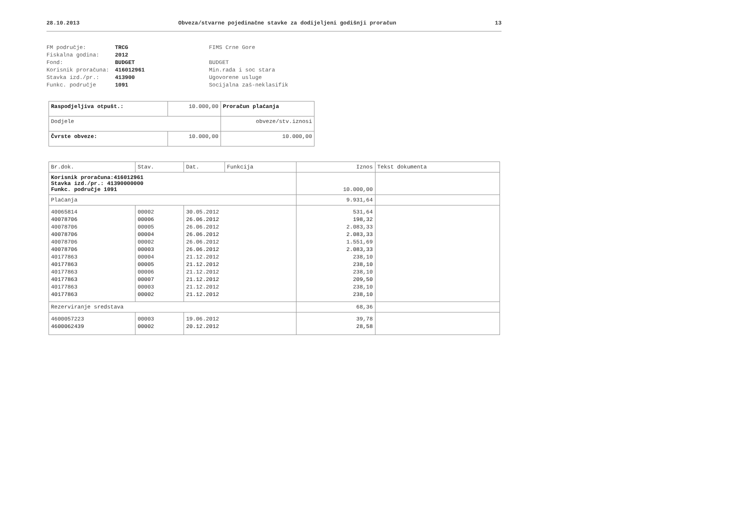28.10.2013 Obveza/stvarne pojedinačne stavke za dodijeljeni godišnji proračun 13
FM područje: TRCG FIMS Crne Gore Fiskalna godina: 2012 Fond: BUDGET BUDGET Korisnik proračuna: 416012961 Min.rada i soc stara Stavka izd./pr.: 413900 Ugovorene usluge Funkc. područje 1091 Socijalna zaš-neklasifik
| Raspodjeljiva otpušt.: | 10.000,00 | Proračun plaćanja |
| Dodjele | | obveze/stv.iznosi |
| Čvrste obveze: | 10.000,00 | 10.000,00 |
| Br.dok. | Stav. | Dat. | Funkcija | Iznos | Tekst dokumenta |
| --- | --- | --- | --- | --- | --- |
| Korisnik proračuna:416012961 Stavka izd./pr.: 41390000000 Funkc. područje 1091 | | | | 10.000,00 | |
| Plaćanja | | | | 9.931,64 | |
| 40065814 | 00002 | 30.05.2012 | | 531,64 | |
| 40078706 | 00006 | 26.06.2012 | | 198,32 | |
| 40078706 | 00005 | 26.06.2012 | | 2.083,33 | |
| 40078706 | 00004 | 26.06.2012 | | 2.083,33 | |
| 40078706 | 00002 | 26.06.2012 | | 1.551,69 | |
| 40078706 | 00003 | 26.06.2012 | | 2.083,33 | |
| 40177863 | 00004 | 21.12.2012 | | 238,10 | |
| 40177863 | 00005 | 21.12.2012 | | 238,10 | |
| 40177863 | 00006 | 21.12.2012 | | 238,10 | |
| 40177863 | 00007 | 21.12.2012 | | 209,50 | |
| 40177863 | 00003 | 21.12.2012 | | 238,10 | |
| 40177863 | 00002 | 21.12.2012 | | 238,10 | |
| Rezerviranje sredstava | | | | 68,36 | |
| 4600057223 | 00003 | 19.06.2012 | | 39,78 | |
| 4600062439 | 00002 | 20.12.2012 | | 28,58 | |